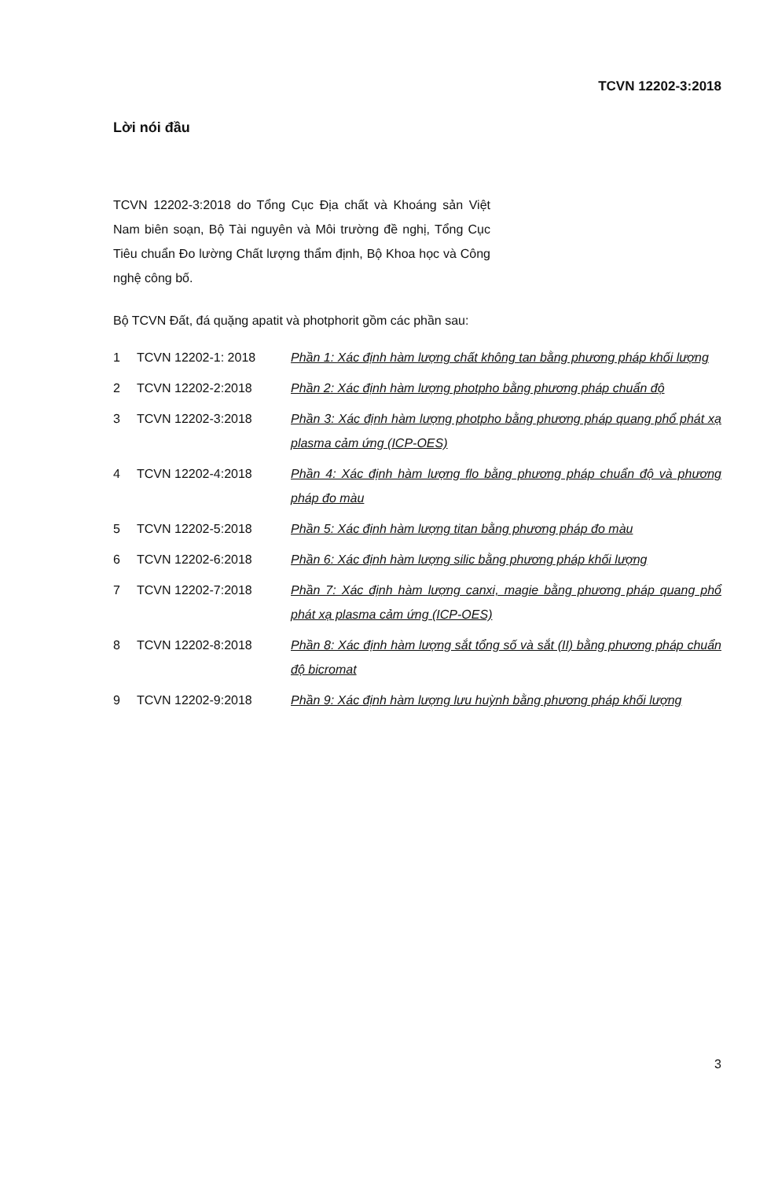TCVN 12202-3:2018
Lời nói đầu
TCVN 12202-3:2018 do Tổng Cục Địa chất và Khoáng sản Việt Nam biên soạn, Bộ Tài nguyên và Môi trường đề nghị, Tổng Cục Tiêu chuẩn Đo lường Chất lượng thẩm định, Bộ Khoa học và Công nghệ công bố.
Bộ TCVN Đất, đá quặng apatit và photphorit gồm các phần sau:
| 1 | TCVN 12202-1: 2018 | Phần 1: Xác định hàm lượng chất không tan bằng phương pháp khối lượng |
| 2 | TCVN 12202-2:2018 | Phần 2: Xác định hàm lượng photpho bằng phương pháp chuẩn độ |
| 3 | TCVN 12202-3:2018 | Phần 3: Xác định hàm lượng photpho bằng phương pháp quang phổ phát xạ plasma cảm ứng (ICP-OES) |
| 4 | TCVN 12202-4:2018 | Phần 4: Xác định hàm lượng flo bằng phương pháp chuẩn độ và phương pháp đo màu |
| 5 | TCVN 12202-5:2018 | Phần 5: Xác định hàm lượng titan bằng phương pháp đo màu |
| 6 | TCVN 12202-6:2018 | Phần 6: Xác định hàm lượng silic bằng phương pháp khối lượng |
| 7 | TCVN 12202-7:2018 | Phần 7: Xác định hàm lượng canxi, magie bằng phương pháp quang phổ phát xạ plasma cảm ứng (ICP-OES) |
| 8 | TCVN 12202-8:2018 | Phần 8: Xác định hàm lượng sắt tổng số và sắt (II) bằng phương pháp chuẩn độ bicromat |
| 9 | TCVN 12202-9:2018 | Phần 9: Xác định hàm lượng lưu huỳnh bằng phương pháp khối lượng |
3